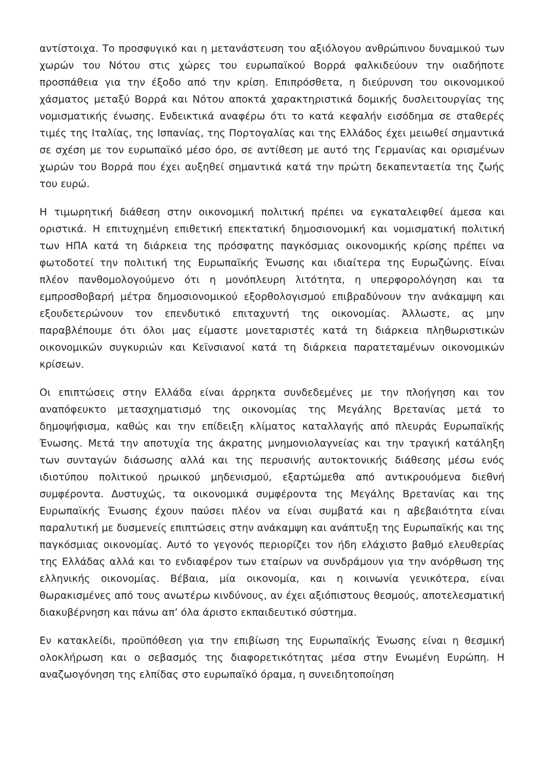αντίστοιχα. Το προσφυγικό και η μετανάστευση του αξιόλογου ανθρώπινου δυναμικού των χωρών του Νότου στις χώρες του ευρωπαϊκού Βορρά φαλκιδεύουν την οιαδήποτε προσπάθεια για την έξοδο από την κρίση. Επιπρόσθετα, η διεύρυνση του οικονομικού χάσματος μεταξύ Βορρά και Νότου αποκτά χαρακτηριστικά δομικής δυσλειτουργίας της νομισματικής ένωσης. Ενδεικτικά αναφέρω ότι το κατά κεφαλήν εισόδημα σε σταθερές τιμές της Ιταλίας, της Ισπανίας, της Πορτογαλίας και της Ελλάδος έχει μειωθεί σημαντικά σε σχέση με τον ευρωπαϊκό μέσο όρο, σε αντίθεση με αυτό της Γερμανίας και ορισμένων χωρών του Βορρά που έχει αυξηθεί σημαντικά κατά την πρώτη δεκαπενταετία της ζωής του ευρώ.
Η τιμωρητική διάθεση στην οικονομική πολιτική πρέπει να εγκαταλειφθεί άμεσα και οριστικά. Η επιτυχημένη επιθετική επεκτατική δημοσιονομική και νομισματική πολιτική των ΗΠΑ κατά τη διάρκεια της πρόσφατης παγκόσμιας οικονομικής κρίσης πρέπει να φωτοδοτεί την πολιτική της Ευρωπαϊκής Ένωσης και ιδιαίτερα της Ευρωζώνης. Είναι πλέον πανθομολογούμενο ότι η μονόπλευρη λιτότητα, η υπερφορολόγηση και τα εμπροσθοβαρή μέτρα δημοσιονομικού εξορθολογισμού επιβραδύνουν την ανάκαμψη και εξουδετερώνουν τον επενδυτικό επιταχυντή της οικονομίας. Άλλωστε, ας μην παραβλέπουμε ότι όλοι μας είμαστε μονεταριστές κατά τη διάρκεια πληθωριστικών οικονομικών συγκυριών και Κεϊνσιανοί κατά τη διάρκεια παρατεταμένων οικονομικών κρίσεων.
Οι επιπτώσεις στην Ελλάδα είναι άρρηκτα συνδεδεμένες με την πλοήγηση και τον αναπόφευκτο μετασχηματισμό της οικονομίας της Μεγάλης Βρετανίας μετά το δημοψήφισμα, καθώς και την επίδειξη κλίματος καταλλαγής από πλευράς Ευρωπαϊκής Ένωσης. Μετά την αποτυχία της άκρατης μνημονιολαγνείας και την τραγική κατάληξη των συνταγών διάσωσης αλλά και της περυσινής αυτοκτονικής διάθεσης μέσω ενός ιδιοτύπου πολιτικού ηρωικού μηδενισμού, εξαρτώμεθα από αντικρουόμενα διεθνή συμφέροντα. Δυστυχώς, τα οικονομικά συμφέροντα της Μεγάλης Βρετανίας και της Ευρωπαϊκής Ένωσης έχουν παύσει πλέον να είναι συμβατά και η αβεβαιότητα είναι παραλυτική με δυσμενείς επιπτώσεις στην ανάκαμψη και ανάπτυξη της Ευρωπαϊκής και της παγκόσμιας οικονομίας. Αυτό το γεγονός περιορίζει τον ήδη ελάχιστο βαθμό ελευθερίας της Ελλάδας αλλά και το ενδιαφέρον των εταίρων να συνδράμουν για την ανόρθωση της ελληνικής οικονομίας. Βέβαια, μία οικονομία, και η κοινωνία γενικότερα, είναι θωρακισμένες από τους ανωτέρω κινδύνους, αν έχει αξιόπιστους θεσμούς, αποτελεσματική διακυβέρνηση και πάνω απ’ όλα άριστο εκπαιδευτικό σύστημα.
Εν κατακλείδι, προϋπόθεση για την επιβίωση της Ευρωπαϊκής Ένωσης είναι η θεσμική ολοκλήρωση και ο σεβασμός της διαφορετικότητας μέσα στην Ενωμένη Ευρώπη. Η αναζωογόνηση της ελπίδας στο ευρωπαϊκό όραμα, η συνειδητοποίηση